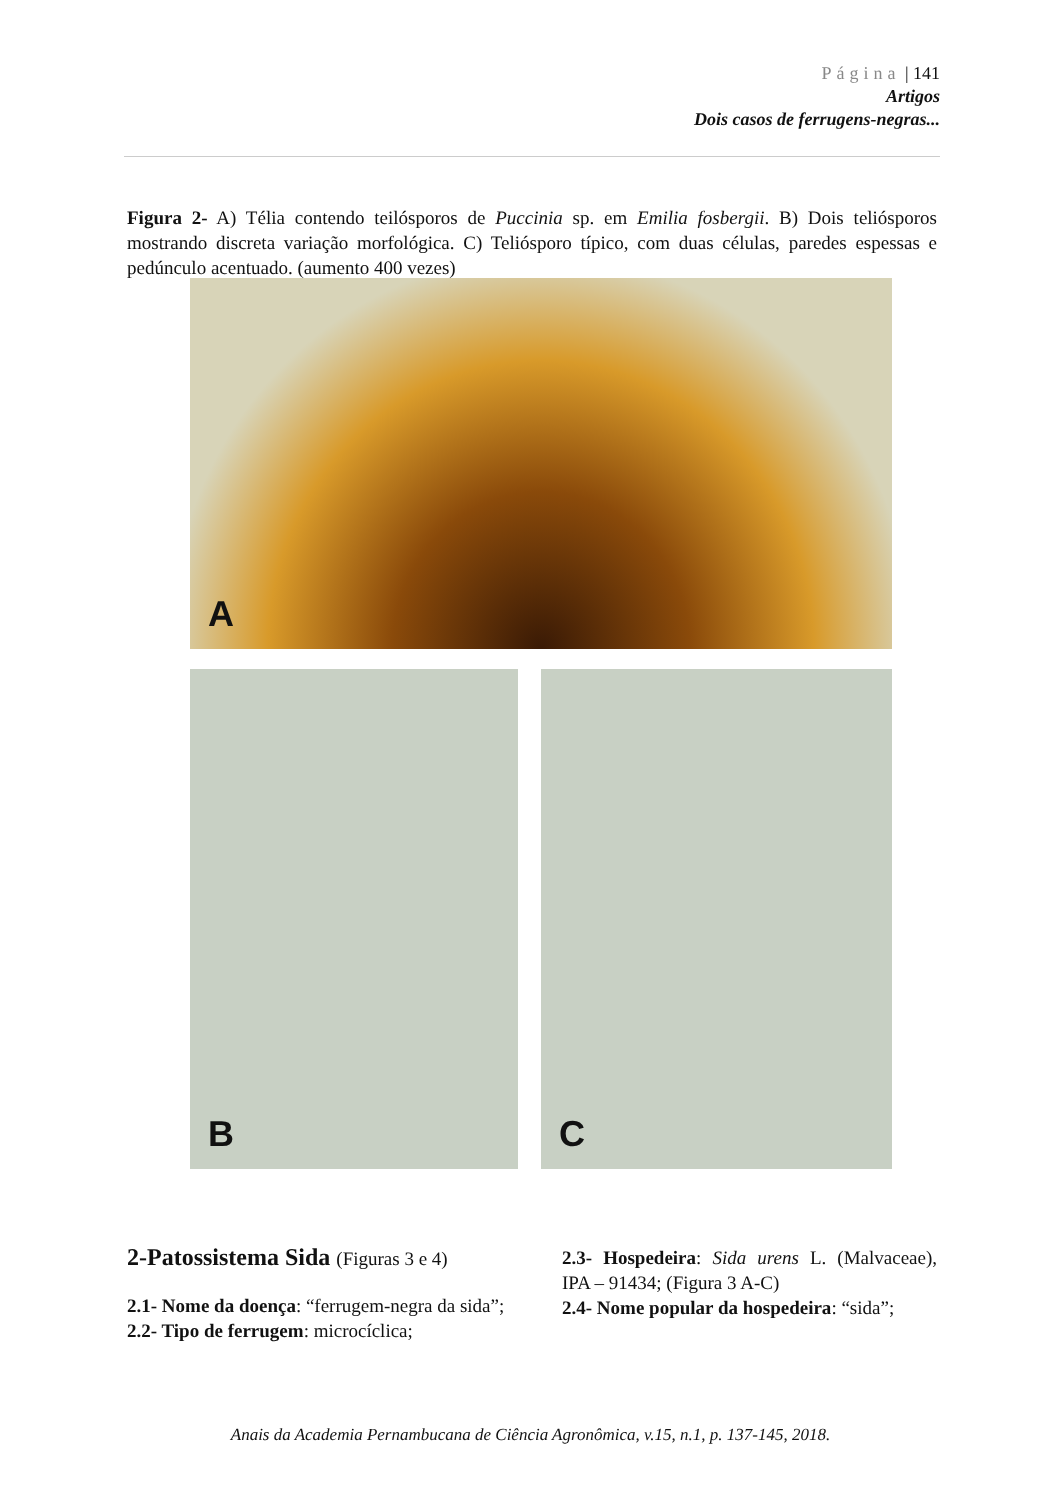Página | 141
Artigos
Dois casos de ferrugens-negras...
Figura 2- A) Télia contendo teilósporos de Puccinia sp. em Emilia fosbergii. B) Dois teliósporos mostrando discreta variação morfológica. C) Teliósporo típico, com duas células, paredes espessas e pedúnculo acentuado. (aumento 400 vezes)
A
B C
2-Patossistema Sida (Figuras 3 e 4)
2.1- Nome da doença: “ferrugem-negra da sida”;
2.2- Tipo de ferrugem: microcíclica;
2.3- Hospedeira: Sida urens L. (Malvaceae), IPA – 91434; (Figura 3 A-C)
2.4- Nome popular da hospedeira: “sida”;
Anais da Academia Pernambucana de Ciência Agronômica, v.15, n.1, p. 137-145, 2018.